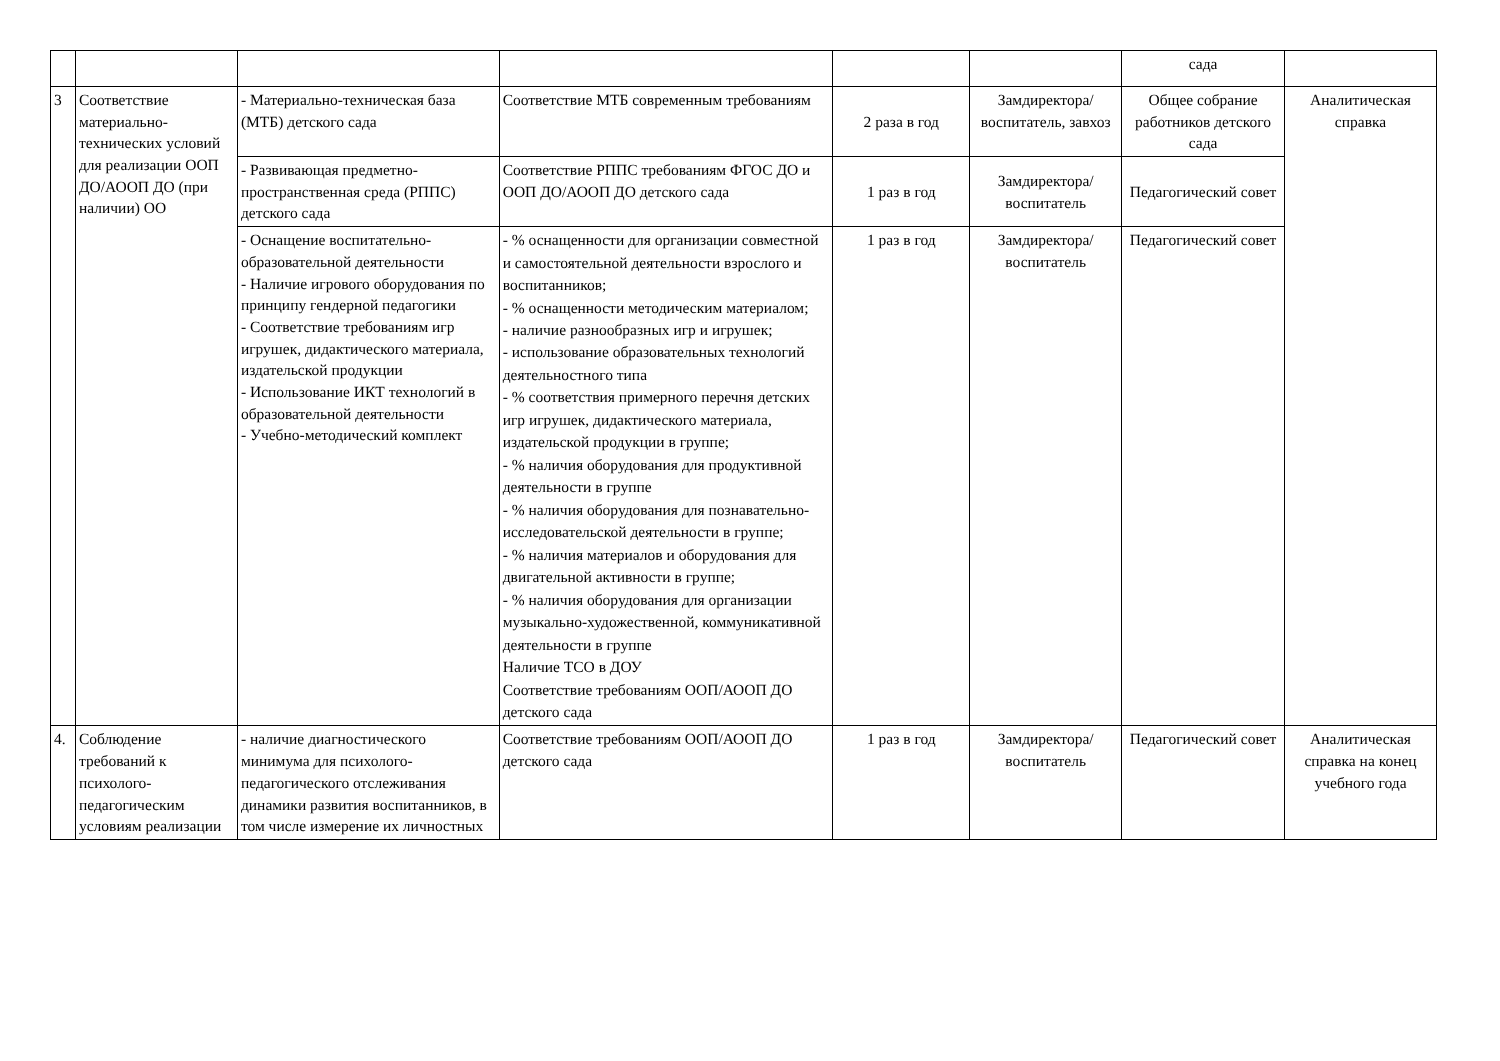| | | | | | | сада | |
| 3 | Соответствие материально-технических условий для реализации ООП ДО/АООП ДО (при наличии) ОО | - Материально-техническая база (МТБ) детского сада | Соответствие МТБ современным требованиям | 2 раза в год | Замдиректора/ воспитатель, завхоз | Общее собрание работников детского сада | Аналитическая справка |
| | | - Развивающая предметно-пространственная среда (РППС) детского сада | Соответствие РППС требованиям ФГОС ДО и ООП ДО/АООП ДО детского сада | 1 раз в год | Замдиректора/ воспитатель | Педагогический совет | |
| | | - Оснащение воспитательно-образовательной деятельности - Наличие игрового оборудования по принципу гендерной педагогики - Соответствие требованиям игр игрушек, дидактического материала, издательской продукции - Использование ИКТ технологий в образовательной деятельности - Учебно-методический комплект | - % оснащенности для организации совместной и самостоятельной деятельности взрослого и воспитанников; - % оснащенности методическим материалом; - наличие разнообразных игр и игрушек; - использование образовательных технологий деятельностного типа - % соответствия примерного перечня детских игр игрушек, дидактического материала, издательской продукции в группе; - % наличия оборудования для продуктивной деятельности в группе - % наличия оборудования для познавательно- исследовательской деятельности в группе; - % наличия материалов и оборудования для двигательной активности в группе; - % наличия оборудования для организации музыкально-художественной, коммуникативной деятельности в группе Наличие ТСО в ДОУ Соответствие требованиям ООП/АООП ДО детского сада | 1 раз в год | Замдиректора/ воспитатель | Педагогический совет | |
| 4. | Соблюдение требований к психолого-педагогическим условиям реализации | - наличие диагностического минимума для психолого-педагогического отслеживания динамики развития воспитанников, в том числе измерение их личностных | Соответствие требованиям ООП/АООП ДО детского сада | 1 раз в год | Замдиректора/ воспитатель | Педагогический совет | Аналитическая справка на конец учебного года |